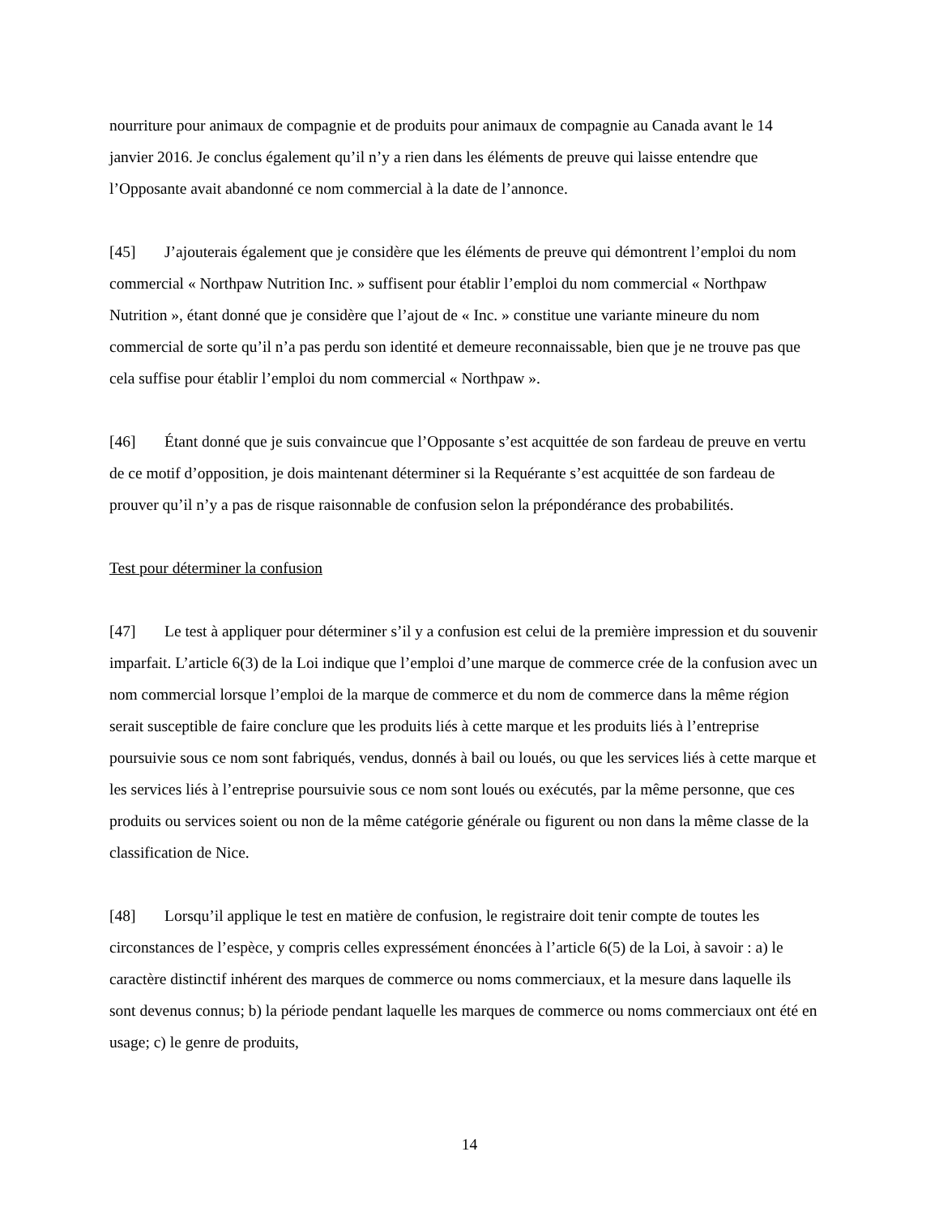nourriture pour animaux de compagnie et de produits pour animaux de compagnie au Canada avant le 14 janvier 2016. Je conclus également qu’il n’y a rien dans les éléments de preuve qui laisse entendre que l’Opposante avait abandonné ce nom commercial à la date de l’annonce.
[45] J’ajouterais également que je considère que les éléments de preuve qui démontrent l’emploi du nom commercial « Northpaw Nutrition Inc. » suffisent pour établir l’emploi du nom commercial « Northpaw Nutrition », étant donné que je considère que l’ajout de « Inc. » constitue une variante mineure du nom commercial de sorte qu’il n’a pas perdu son identité et demeure reconnaissable, bien que je ne trouve pas que cela suffise pour établir l’emploi du nom commercial « Northpaw ».
[46] Étant donné que je suis convaincue que l’Opposante s’est acquittée de son fardeau de preuve en vertu de ce motif d’opposition, je dois maintenant déterminer si la Requérante s’est acquittée de son fardeau de prouver qu’il n’y a pas de risque raisonnable de confusion selon la prépondérance des probabilités.
Test pour déterminer la confusion
[47] Le test à appliquer pour déterminer s’il y a confusion est celui de la première impression et du souvenir imparfait. L’article 6(3) de la Loi indique que l’emploi d’une marque de commerce crée de la confusion avec un nom commercial lorsque l’emploi de la marque de commerce et du nom de commerce dans la même région serait susceptible de faire conclure que les produits liés à cette marque et les produits liés à l’entreprise poursuivie sous ce nom sont fabriqués, vendus, donnés à bail ou loués, ou que les services liés à cette marque et les services liés à l’entreprise poursuivie sous ce nom sont loués ou exécutés, par la même personne, que ces produits ou services soient ou non de la même catégorie générale ou figurent ou non dans la même classe de la classification de Nice.
[48] Lorsqu’il applique le test en matière de confusion, le registraire doit tenir compte de toutes les circonstances de l’espèce, y compris celles expressément énoncées à l’article 6(5) de la Loi, à savoir : a) le caractère distinctif inhérent des marques de commerce ou noms commerciaux, et la mesure dans laquelle ils sont devenus connus; b) la période pendant laquelle les marques de commerce ou noms commerciaux ont été en usage; c) le genre de produits,
14